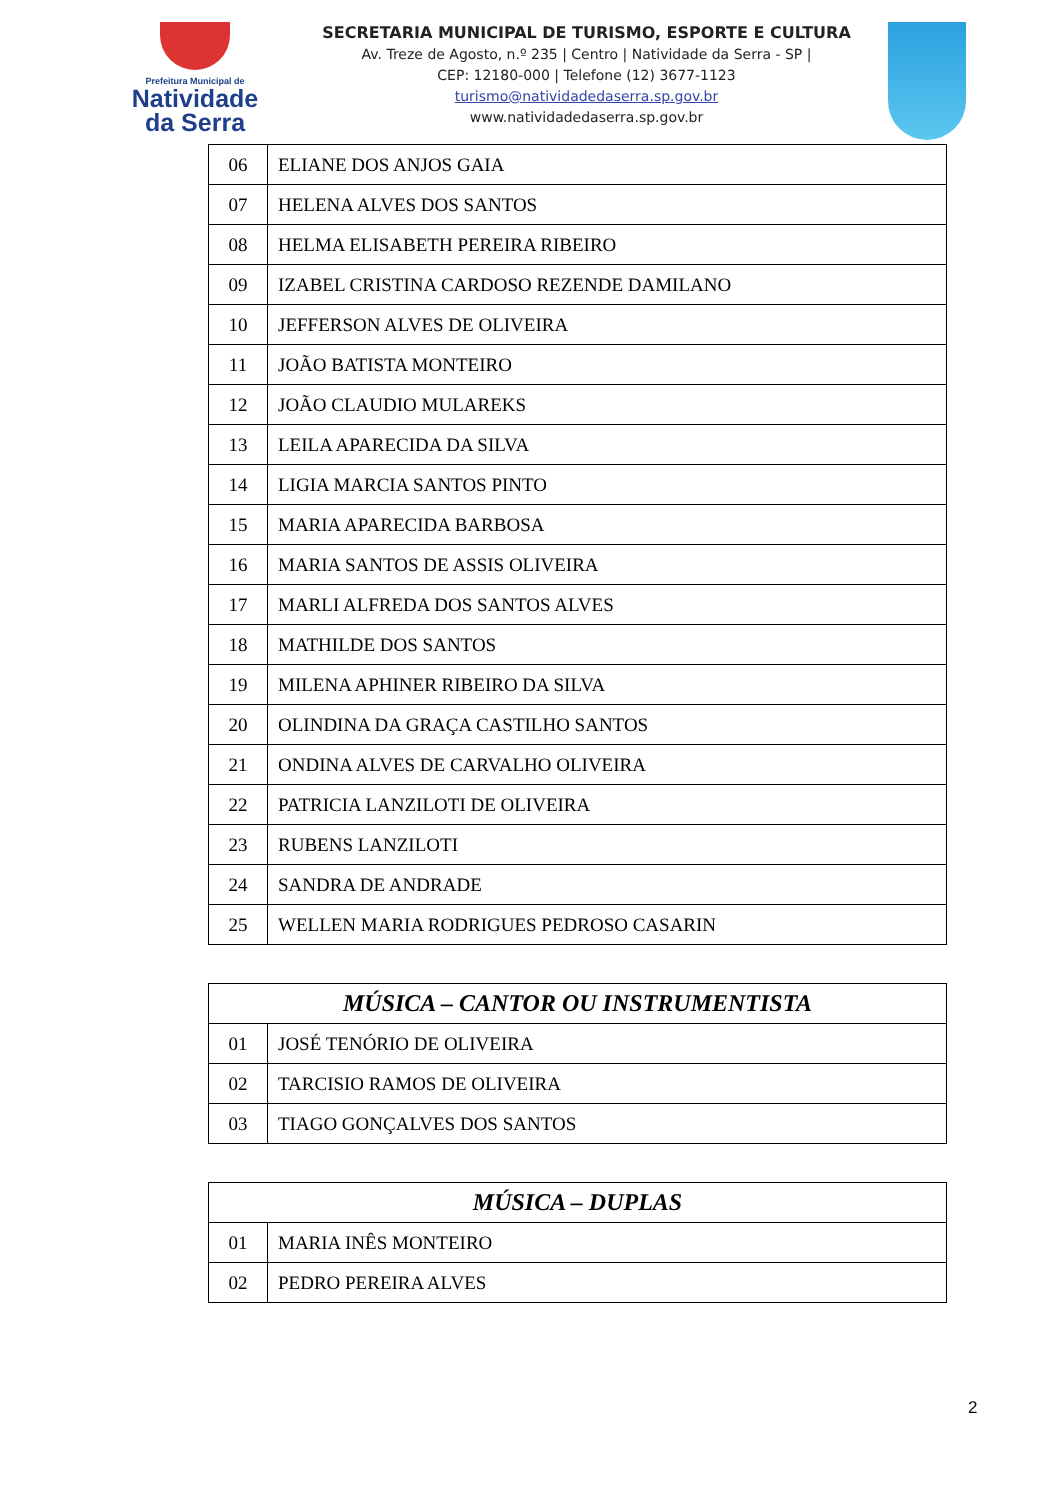Prefeitura Municipal de
Natividade
da Serra
SECRETARIA MUNICIPAL DE TURISMO, ESPORTE E CULTURA
Av. Treze de Agosto, n.º 235 | Centro | Natividade da Serra - SP |
CEP: 12180-000 | Telefone (12) 3677-1123
turismo@natividadedaserra.sp.gov.br
www.natividadedaserra.sp.gov.br
| 06 | ELIANE DOS ANJOS GAIA |
| 07 | HELENA ALVES DOS SANTOS |
| 08 | HELMA ELISABETH PEREIRA RIBEIRO |
| 09 | IZABEL CRISTINA CARDOSO REZENDE DAMILANO |
| 10 | JEFFERSON ALVES DE OLIVEIRA |
| 11 | JOÃO BATISTA MONTEIRO |
| 12 | JOÃO CLAUDIO MULAREKS |
| 13 | LEILA APARECIDA DA SILVA |
| 14 | LIGIA MARCIA SANTOS PINTO |
| 15 | MARIA APARECIDA BARBOSA |
| 16 | MARIA SANTOS DE ASSIS OLIVEIRA |
| 17 | MARLI ALFREDA DOS SANTOS ALVES |
| 18 | MATHILDE DOS SANTOS |
| 19 | MILENA APHINER RIBEIRO DA SILVA |
| 20 | OLINDINA DA GRAÇA CASTILHO SANTOS |
| 21 | ONDINA ALVES DE CARVALHO OLIVEIRA |
| 22 | PATRICIA LANZILOTI DE OLIVEIRA |
| 23 | RUBENS LANZILOTI |
| 24 | SANDRA DE ANDRADE |
| 25 | WELLEN MARIA RODRIGUES PEDROSO CASARIN |
| MÚSICA – CANTOR OU INSTRUMENTISTA | |
| --- | --- |
| 01 | JOSÉ TENÓRIO DE OLIVEIRA |
| 02 | TARCISIO RAMOS DE OLIVEIRA |
| 03 | TIAGO GONÇALVES DOS SANTOS |
| MÚSICA – DUPLAS | |
| --- | --- |
| 01 | MARIA INÊS MONTEIRO |
| 02 | PEDRO PEREIRA ALVES |
2